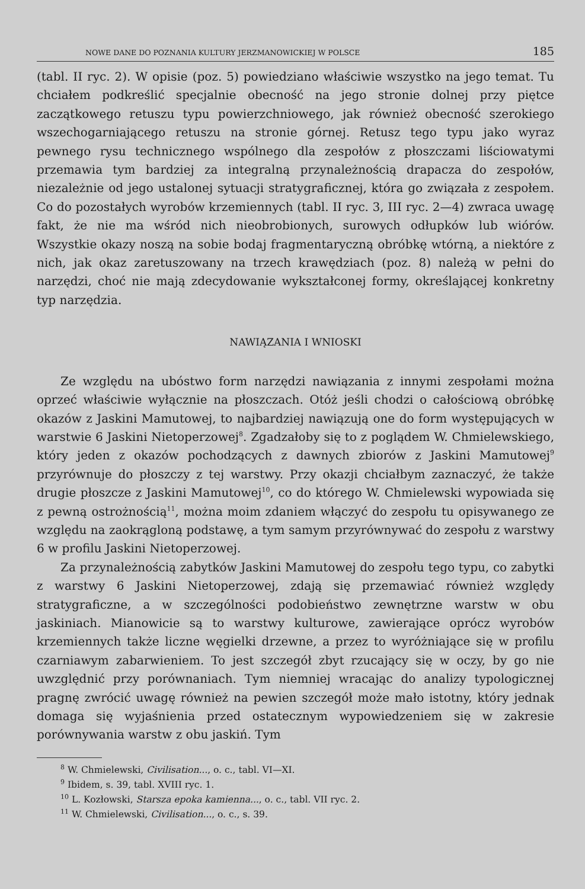NOWE DANE DO POZNANIA KULTURY JERZMANOWICKIEJ W POLSCE 185
(tabl. II ryc. 2). W opisie (poz. 5) powiedziano właściwie wszystko na jego temat. Tu chciałem podkreślić specjalnie obecność na jego stronie dolnej przy piętce zaczątkowego retuszu typu powierzchniowego, jak również obecność szerokiego wszechogarniającego retuszu na stronie górnej. Retusz tego typu jako wyraz pewnego rysu technicznego wspólnego dla zespołów z płoszczami liściowatymi przemawia tym bardziej za integralną przynależnością drapacza do zespołów, niezależnie od jego ustalonej sytuacji stratygraficznej, która go związała z zespołem. Co do pozostałych wyrobów krzemiennych (tabl. II ryc. 3, III ryc. 2—4) zwraca uwagę fakt, że nie ma wśród nich nieobrobionych, surowych odłupków lub wiórów. Wszystkie okazy noszą na sobie bodaj fragmentaryczną obróbkę wtórną, a niektóre z nich, jak okaz zaretuszowany na trzech krawędziach (poz. 8) należą w pełni do narzędzi, choć nie mają zdecydowanie wykształconej formy, określającej konkretny typ narzędzia.
NAWIĄZANIA I WNIOSKI
Ze względu na ubóstwo form narzędzi nawiązania z innymi zespołami można oprzeć właściwie wyłącznie na płoszczach. Otóż jeśli chodzi o całościową obróbkę okazów z Jaskini Mamutowej, to najbardziej nawiązują one do form występujących w warstwie 6 Jaskini Nietoperzowej<sup>8</sup>. Zgadzałoby się to z poglądem W. Chmielewskiego, który jeden z okazów pochodzących z dawnych zbiorów z Jaskini Mamutowej<sup>9</sup> przyrównuje do płoszczy z tej warstwy. Przy okazji chciałbym zaznaczyć, że także drugie płoszcze z Jaskini Mamutowej<sup>10</sup>, co do którego W. Chmielewski wypowiada się z pewną ostrożnością<sup>11</sup>, można moim zdaniem włączyć do zespołu tu opisywanego ze względu na zaokrągloną podstawę, a tym samym przyrównywać do zespołu z warstwy 6 w profilu Jaskini Nietoperzowej.
Za przynależnością zabytków Jaskini Mamutowej do zespołu tego typu, co zabytki z warstwy 6 Jaskini Nietoperzowej, zdają się przemawiać również względy stratygraficzne, a w szczególności podobieństwo zewnętrzne warstw w obu jaskiniach. Mianowicie są to warstwy kulturowe, zawierające oprócz wyrobów krzemiennych także liczne węgielki drzewne, a przez to wyróżniające się w profilu czarniawym zabarwieniem. To jest szczegół zbyt rzucający się w oczy, by go nie uwzględnić przy porównaniach. Tym niemniej wracając do analizy typologicznej pragnę zwrócić uwagę również na pewien szczegół może mało istotny, który jednak domaga się wyjaśnienia przed ostatecznym wypowiedzeniem się w zakresie porównywania warstw z obu jaskiń. Tym
<sup>8</sup> W. Chmielewski, Civilisation..., o. c., tabl. VI—XI.
<sup>9</sup> Ibidem, s. 39, tabl. XVIII ryc. 1.
<sup>10</sup> L. Kozłowski, Starsza epoka kamienna..., o. c., tabl. VII ryc. 2.
<sup>11</sup> W. Chmielewski, Civilisation..., o. c., s. 39.